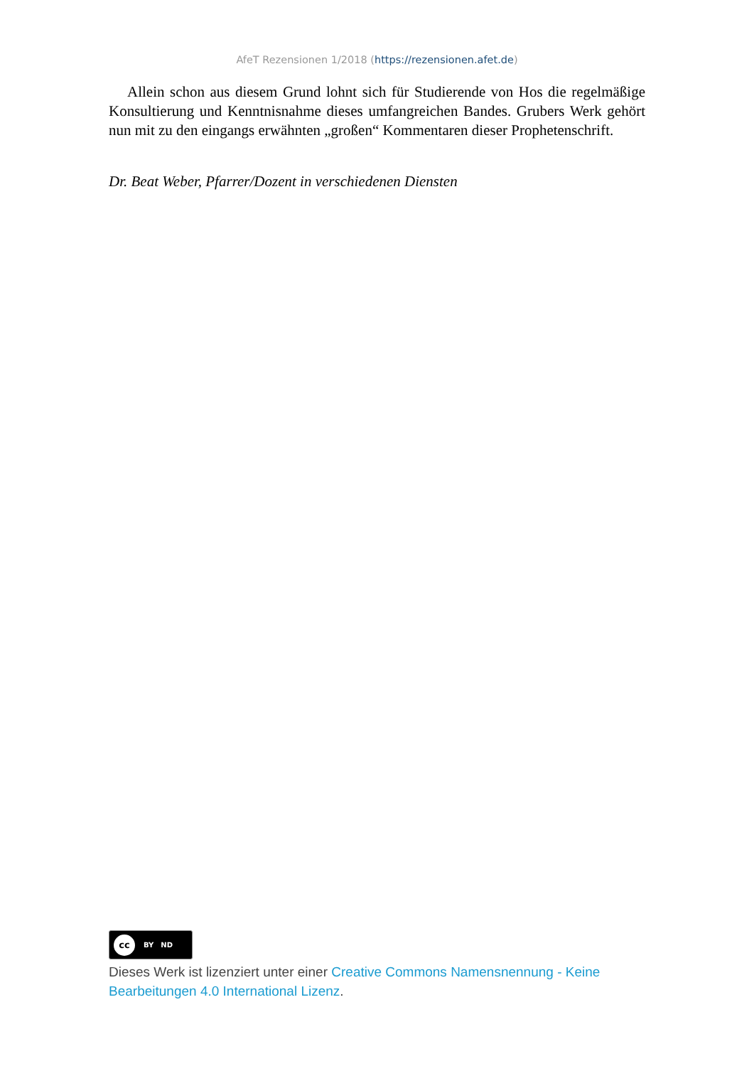AfeT Rezensionen 1/2018 (https://rezensionen.afet.de)
Allein schon aus diesem Grund lohnt sich für Studierende von Hos die regelmäßige Konsultierung und Kenntnisnahme dieses umfangreichen Bandes. Grubers Werk gehört nun mit zu den eingangs erwähnten „großen“ Kommentaren dieser Prophetenschrift.
Dr. Beat Weber, Pfarrer/Dozent in verschiedenen Diensten
cc BY ND
Dieses Werk ist lizenziert unter einer Creative Commons Namensnennung - Keine Bearbeitungen 4.0 International Lizenz.